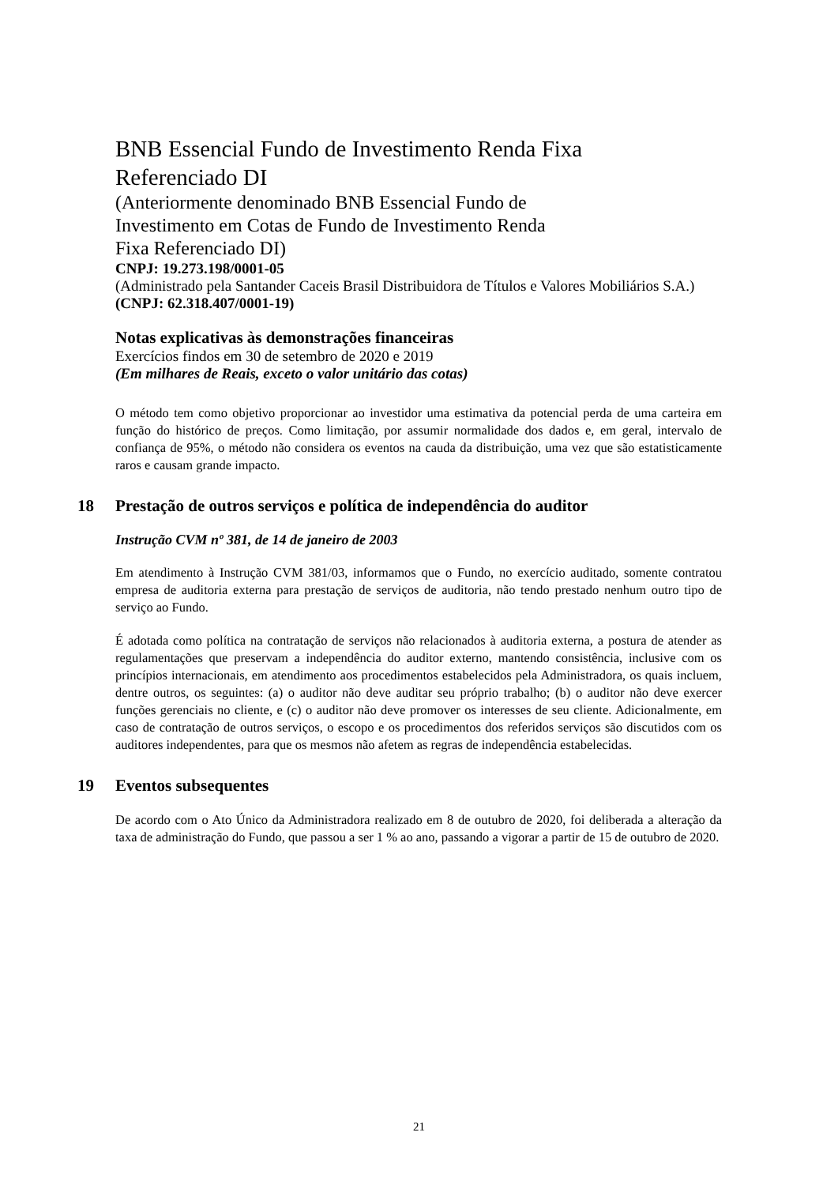BNB Essencial Fundo de Investimento Renda Fixa
Referenciado DI
(Anteriormente denominado BNB Essencial Fundo de
Investimento em Cotas de Fundo de Investimento Renda
Fixa Referenciado DI)
CNPJ: 19.273.198/0001-05
(Administrado pela Santander Caceis Brasil Distribuidora de Títulos e Valores Mobiliários S.A.)
(CNPJ: 62.318.407/0001-19)
Notas explicativas às demonstrações financeiras
Exercícios findos em 30 de setembro de 2020 e 2019
(Em milhares de Reais, exceto o valor unitário das cotas)
O método tem como objetivo proporcionar ao investidor uma estimativa da potencial perda de uma carteira em função do histórico de preços. Como limitação, por assumir normalidade dos dados e, em geral, intervalo de confiança de 95%, o método não considera os eventos na cauda da distribuição, uma vez que são estatisticamente raros e causam grande impacto.
18 Prestação de outros serviços e política de independência do auditor
Instrução CVM nº 381, de 14 de janeiro de 2003
Em atendimento à Instrução CVM 381/03, informamos que o Fundo, no exercício auditado, somente contratou empresa de auditoria externa para prestação de serviços de auditoria, não tendo prestado nenhum outro tipo de serviço ao Fundo.
É adotada como política na contratação de serviços não relacionados à auditoria externa, a postura de atender as regulamentações que preservam a independência do auditor externo, mantendo consistência, inclusive com os princípios internacionais, em atendimento aos procedimentos estabelecidos pela Administradora, os quais incluem, dentre outros, os seguintes: (a) o auditor não deve auditar seu próprio trabalho; (b) o auditor não deve exercer funções gerenciais no cliente, e (c) o auditor não deve promover os interesses de seu cliente. Adicionalmente, em caso de contratação de outros serviços, o escopo e os procedimentos dos referidos serviços são discutidos com os auditores independentes, para que os mesmos não afetem as regras de independência estabelecidas.
19 Eventos subsequentes
De acordo com o Ato Único da Administradora realizado em 8 de outubro de 2020, foi deliberada a alteração da taxa de administração do Fundo, que passou a ser 1 % ao ano, passando a vigorar a partir de 15 de outubro de 2020.
21